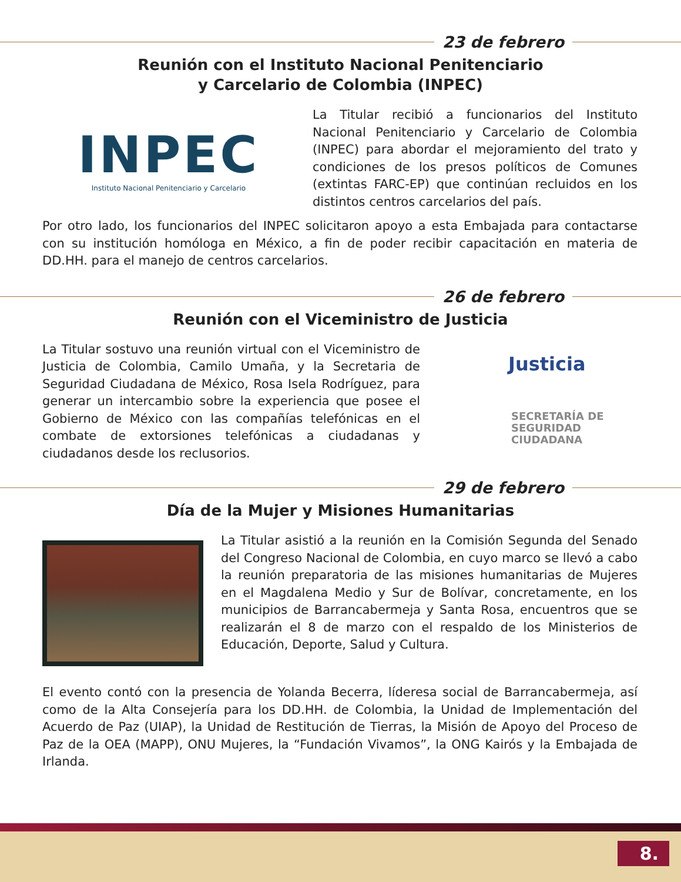23 de febrero
Reunión con el Instituto Nacional Penitenciario
y Carcelario de Colombia (INPEC)
INPEC
Instituto Nacional Penitenciario y Carcelario
La Titular recibió a funcionarios del Instituto Nacional Penitenciario y Carcelario de Colombia (INPEC) para abordar el mejoramiento del trato y condiciones de los presos políticos de Comunes (extintas FARC-EP) que continúan recluidos en los distintos centros carcelarios del país.
Por otro lado, los funcionarios del INPEC solicitaron apoyo a esta Embajada para contactarse con su institución homóloga en México, a fin de poder recibir capacitación en materia de DD.HH. para el manejo de centros carcelarios.
26 de febrero
Reunión con el Viceministro de Justicia
La Titular sostuvo una reunión virtual con el Viceministro de Justicia de Colombia, Camilo Umaña, y la Secretaria de Seguridad Ciudadana de México, Rosa Isela Rodríguez, para generar un intercambio sobre la experiencia que posee el Gobierno de México con las compañías telefónicas en el combate de extorsiones telefónicas a ciudadanas y ciudadanos desde los reclusorios.
Justicia
SECRETARÍA DE
SEGURIDAD
CIUDADANA
29 de febrero
Día de la Mujer y Misiones Humanitarias
La Titular asistió a la reunión en la Comisión Segunda del Senado del Congreso Nacional de Colombia, en cuyo marco se llevó a cabo la reunión preparatoria de las misiones humanitarias de Mujeres en el Magdalena Medio y Sur de Bolívar, concretamente, en los municipios de Barrancabermeja y Santa Rosa, encuentros que se realizarán el 8 de marzo con el respaldo de los Ministerios de Educación, Deporte, Salud y Cultura.
El evento contó con la presencia de Yolanda Becerra, líderesa social de Barrancabermeja, así como de la Alta Consejería para los DD.HH. de Colombia, la Unidad de Implementación del Acuerdo de Paz (UIAP), la Unidad de Restitución de Tierras, la Misión de Apoyo del Proceso de Paz de la OEA (MAPP), ONU Mujeres, la “Fundación Vivamos”, la ONG Kairós y la Embajada de Irlanda.
8.